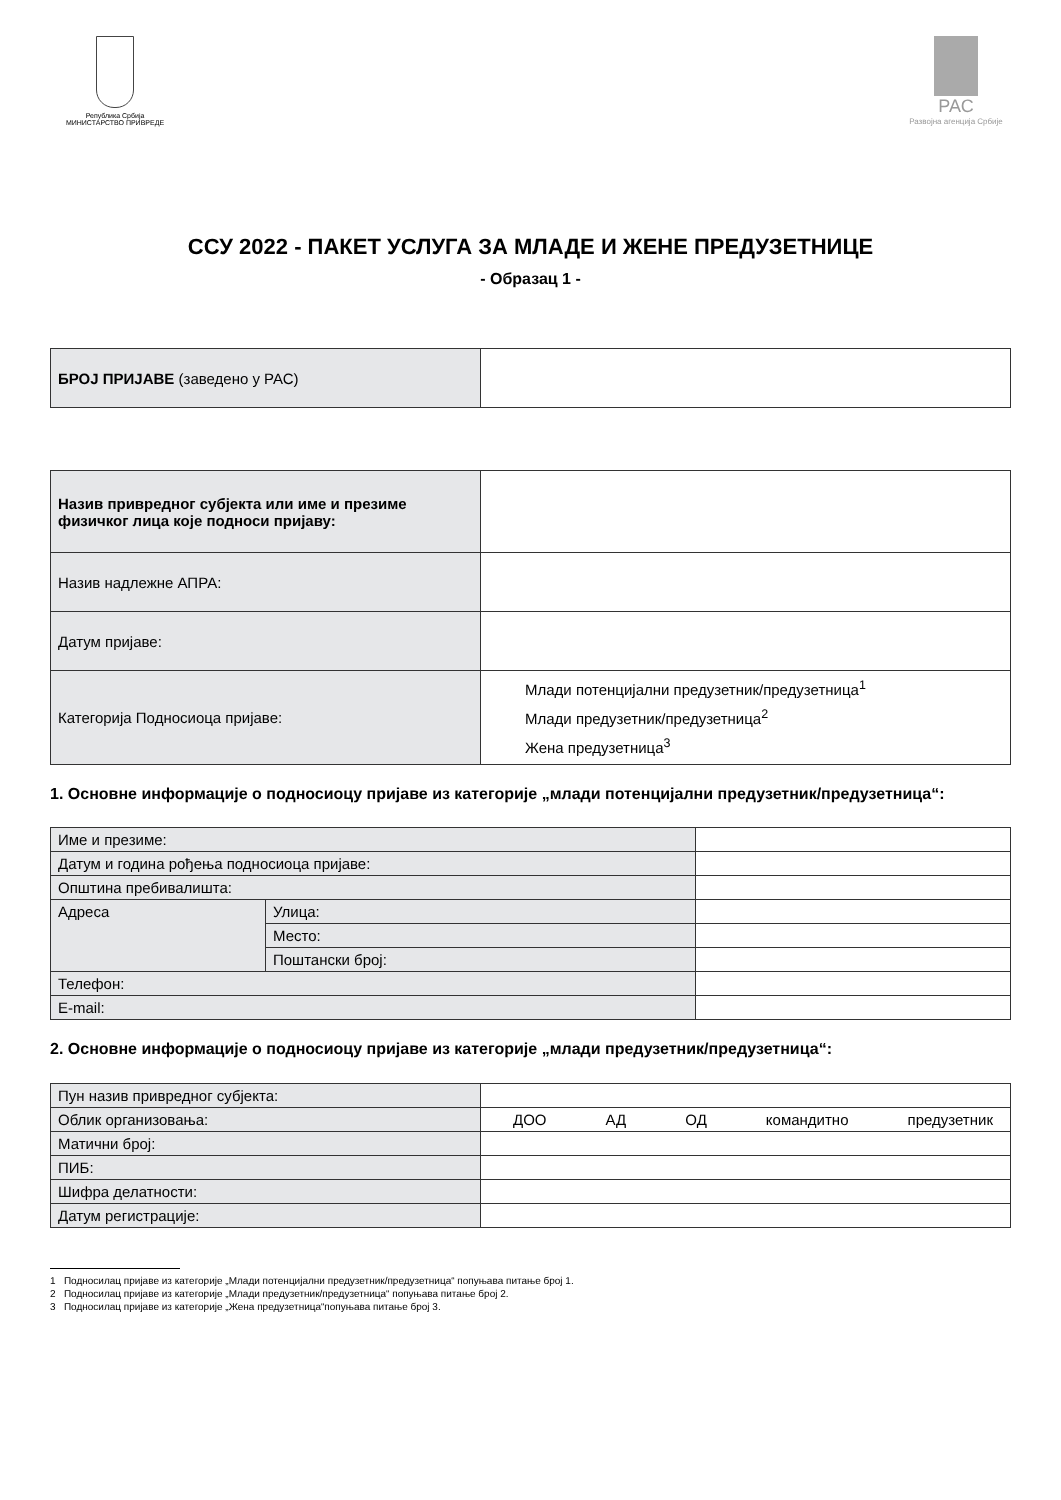Република Србија
МИНИСТАРСТВО ПРИВРЕДЕ
РАС
Развојна агенција Србије
ССУ 2022 - ПАКЕТ УСЛУГА ЗА МЛАДЕ И ЖЕНЕ ПРЕДУЗЕТНИЦЕ
- Образац 1 -
| БРОЈ ПРИЈАВЕ (заведено у РАС) | |
| Назив привредног субјекта или име и презиме физичког лица које подноси пријаву: | |
| Назив надлежне АПРА: | |
| Датум пријаве: | |
| Категорија Подносиоца пријаве: | Млади потенцијални предузетник/предузетница<sup>1</sup> Млади предузетник/предузетница<sup>2</sup> Жена предузетница<sup>3</sup> |
1. Основне информације о подносиоцу пријаве из категорије „млади потенцијални предузетник/предузетница“:
| Име и презиме: | | |
| Датум и година рођења подносиоца пријаве: | | |
| Општина пребивалишта: | | |
| Адреса | Улица: | |
| | Место: | |
| | Поштански број: | |
| Телефон: | | |
| E-mail: | | |
2. Основне информације о подносиоцу пријаве из категорије „млади предузетник/предузетница“:
| Пун назив привредног субјекта: | |
| Облик организовања: | ДОО АД ОД командитно предузетник |
| Матични број: | |
| ПИБ: | |
| Шифра делатности: | |
| Датум регистрације: | |
1 Подносилац пријаве из категорије „Млади потенцијални предузетник/предузетница“ попуњава питање број 1.
2 Подносилац пријаве из категорије „Млади предузетник/предузетница“ попуњава питање број 2.
3 Подносилац пријаве из категорије „Жена предузетница“попуњава питање број 3.